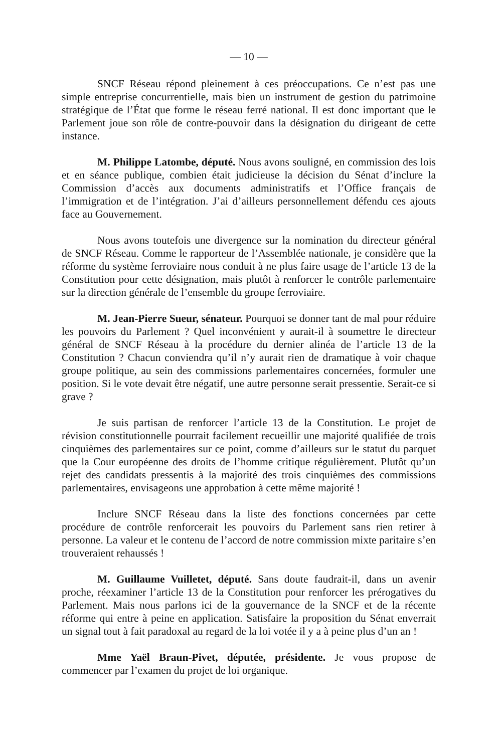— 10 —
SNCF Réseau répond pleinement à ces préoccupations. Ce n’est pas une simple entreprise concurrentielle, mais bien un instrument de gestion du patrimoine stratégique de l’État que forme le réseau ferré national. Il est donc important que le Parlement joue son rôle de contre-pouvoir dans la désignation du dirigeant de cette instance.
M. Philippe Latombe, député. Nous avons souligné, en commission des lois et en séance publique, combien était judicieuse la décision du Sénat d’inclure la Commission d’accès aux documents administratifs et l’Office français de l’immigration et de l’intégration. J’ai d’ailleurs personnellement défendu ces ajouts face au Gouvernement.
Nous avons toutefois une divergence sur la nomination du directeur général de SNCF Réseau. Comme le rapporteur de l’Assemblée nationale, je considère que la réforme du système ferroviaire nous conduit à ne plus faire usage de l’article 13 de la Constitution pour cette désignation, mais plutôt à renforcer le contrôle parlementaire sur la direction générale de l’ensemble du groupe ferroviaire.
M. Jean-Pierre Sueur, sénateur. Pourquoi se donner tant de mal pour réduire les pouvoirs du Parlement ? Quel inconvénient y aurait-il à soumettre le directeur général de SNCF Réseau à la procédure du dernier alinéa de l’article 13 de la Constitution ? Chacun conviendra qu’il n’y aurait rien de dramatique à voir chaque groupe politique, au sein des commissions parlementaires concernées, formuler une position. Si le vote devait être négatif, une autre personne serait pressentie. Serait-ce si grave ?
Je suis partisan de renforcer l’article 13 de la Constitution. Le projet de révision constitutionnelle pourrait facilement recueillir une majorité qualifiée de trois cinquièmes des parlementaires sur ce point, comme d’ailleurs sur le statut du parquet que la Cour européenne des droits de l’homme critique régulièrement. Plutôt qu’un rejet des candidats pressentis à la majorité des trois cinquièmes des commissions parlementaires, envisageons une approbation à cette même majorité !
Inclure SNCF Réseau dans la liste des fonctions concernées par cette procédure de contrôle renforcerait les pouvoirs du Parlement sans rien retirer à personne. La valeur et le contenu de l’accord de notre commission mixte paritaire s’en trouveraient rehaussés !
M. Guillaume Vuilletet, député. Sans doute faudrait-il, dans un avenir proche, réexaminer l’article 13 de la Constitution pour renforcer les prérogatives du Parlement. Mais nous parlons ici de la gouvernance de la SNCF et de la récente réforme qui entre à peine en application. Satisfaire la proposition du Sénat enverrait un signal tout à fait paradoxal au regard de la loi votée il y a à peine plus d’un an !
Mme Yaël Braun-Pivet, députée, présidente. Je vous propose de commencer par l’examen du projet de loi organique.